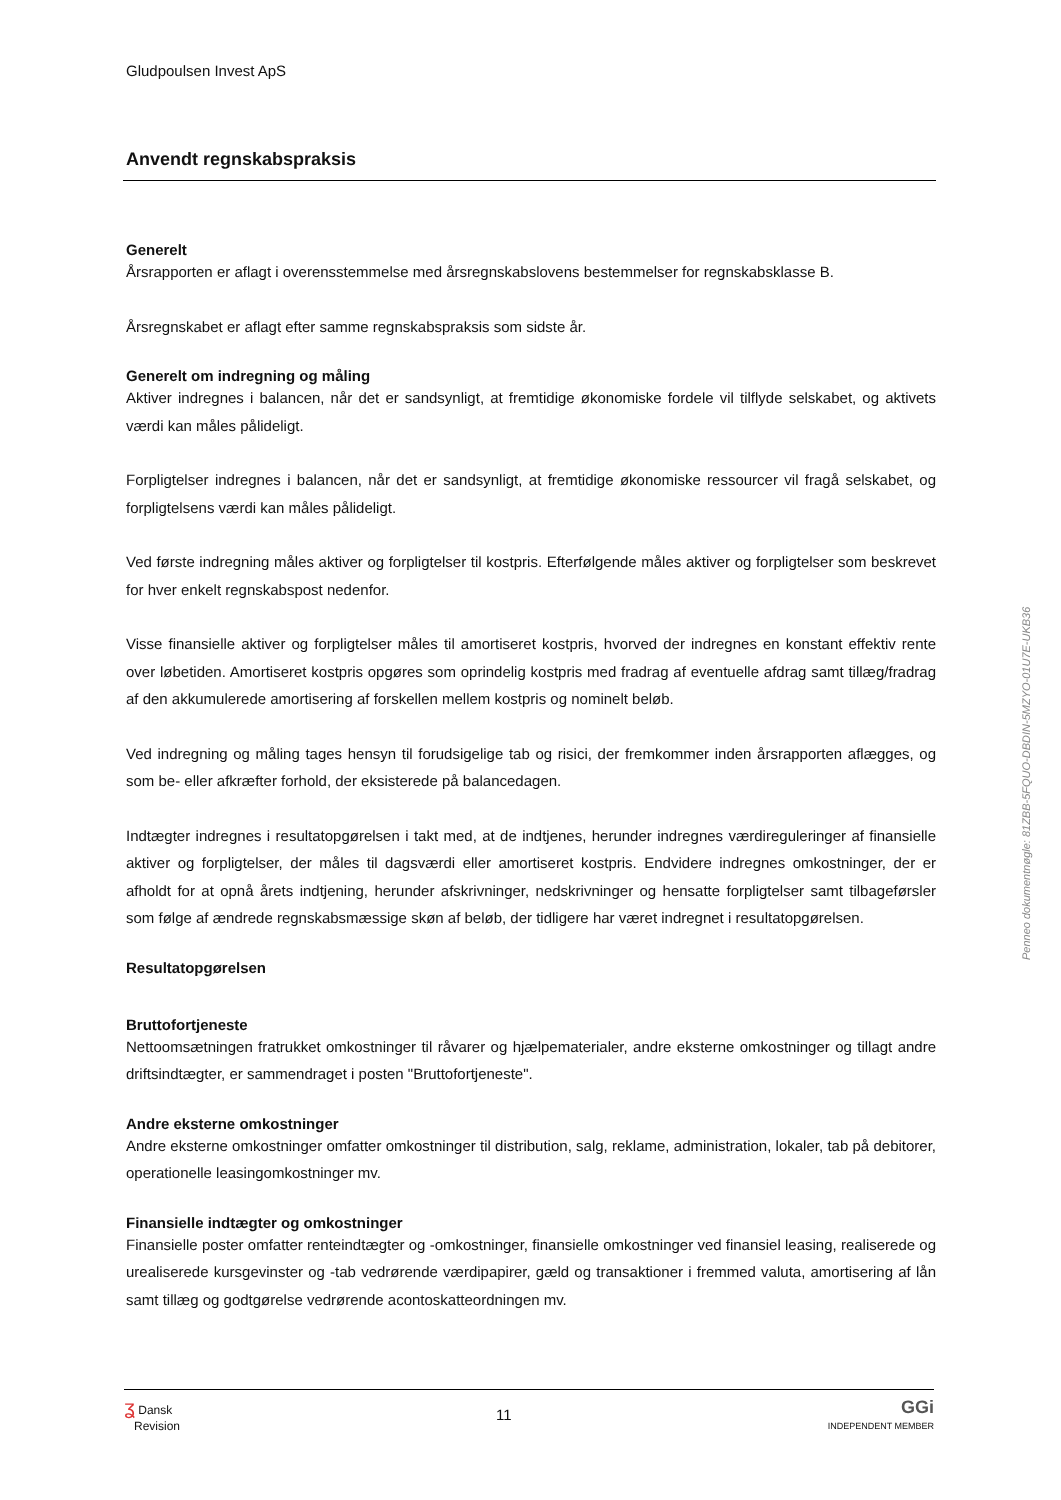Gludpoulsen Invest ApS
Anvendt regnskabspraksis
Generelt
Årsrapporten er aflagt i overensstemmelse med årsregnskabslovens bestemmelser for regnskabsklasse B.
Årsregnskabet er aflagt efter samme regnskabspraksis som sidste år.
Generelt om indregning og måling
Aktiver indregnes i balancen, når det er sandsynligt, at fremtidige økonomiske fordele vil tilflyde selskabet, og aktivets værdi kan måles pålideligt.
Forpligtelser indregnes i balancen, når det er sandsynligt, at fremtidige økonomiske ressourcer vil fragå selskabet, og forpligtelsens værdi kan måles pålideligt.
Ved første indregning måles aktiver og forpligtelser til kostpris. Efterfølgende måles aktiver og forpligtelser som beskrevet for hver enkelt regnskabspost nedenfor.
Visse finansielle aktiver og forpligtelser måles til amortiseret kostpris, hvorved der indregnes en konstant effektiv rente over løbetiden. Amortiseret kostpris opgøres som oprindelig kostpris med fradrag af eventuelle afdrag samt tillæg/fradrag af den akkumulerede amortisering af forskellen mellem kostpris og nominelt beløb.
Ved indregning og måling tages hensyn til forudsigelige tab og risici, der fremkommer inden årsrapporten aflægges, og som be- eller afkræfter forhold, der eksisterede på balancedagen.
Indtægter indregnes i resultatopgørelsen i takt med, at de indtjenes, herunder indregnes værdireguleringer af finansielle aktiver og forpligtelser, der måles til dagsværdi eller amortiseret kostpris. Endvidere indregnes omkostninger, der er afholdt for at opnå årets indtjening, herunder afskrivninger, nedskrivninger og hensatte forpligtelser samt tilbageførsler som følge af ændrede regnskabsmæssige skøn af beløb, der tidligere har været indregnet i resultatopgørelsen.
Resultatopgørelsen
Bruttofortjeneste
Nettoomsætningen fratrukket omkostninger til råvarer og hjælpematerialer, andre eksterne omkostninger og tillagt andre driftsindtægter, er sammendraget i posten "Bruttofortjeneste".
Andre eksterne omkostninger
Andre eksterne omkostninger omfatter omkostninger til distribution, salg, reklame, administration, lokaler, tab på debitorer, operationelle leasingomkostninger mv.
Finansielle indtægter og omkostninger
Finansielle poster omfatter renteindtægter og -omkostninger, finansielle omkostninger ved finansiel leasing, realiserede og urealiserede kursgevinster og -tab vedrørende værdipapirer, gæld og transaktioner i fremmed valuta, amortisering af lån samt tillæg og godtgørelse vedrørende acontoskatteordningen mv.
ʓ Dansk
Revision
11
GGi
INDEPENDENT MEMBER
Penneo dokumentnøgle: 81ZBB-5FQUO-DBDIN-5MZYO-01U7E-UKB36